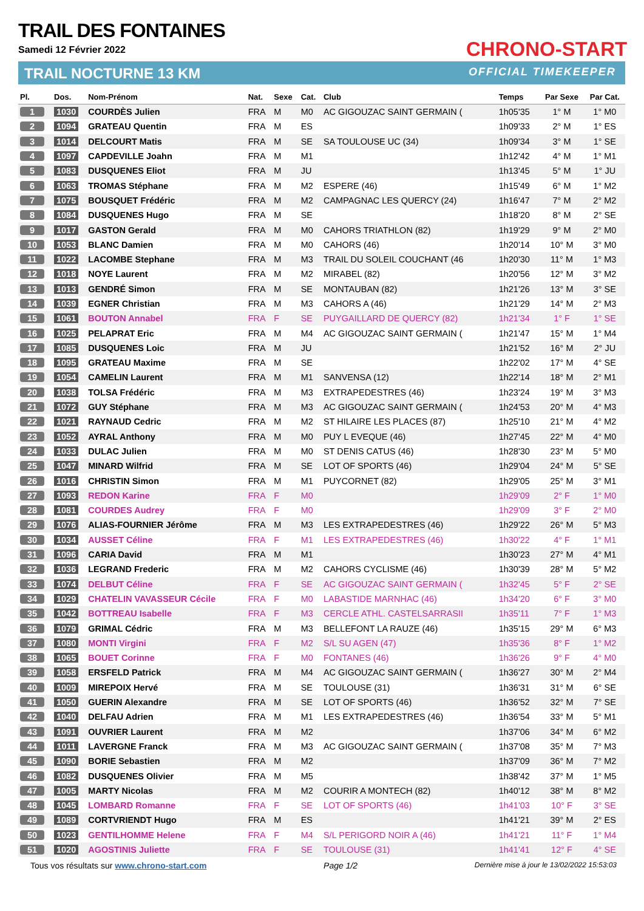TRAIL DES FONTAINES
Samedi 12 Février 2022
TRAIL NOCTURNE 13 KM
CHRONO-START
OFFICIAL TIMEKEEPER
| Pl. | Dos. | Nom-Prénom | Nat. | Sexe | Cat. | Club | Temps | Par Sexe | Par Cat. |
| --- | --- | --- | --- | --- | --- | --- | --- | --- | --- |
| 1 | 1030 | COURDÈS Julien | FRA | M | M0 | AC GIGOUZAC SAINT GERMAIN ( | 1h05'35 | 1° M | 1° M0 |
| 2 | 1094 | GRATEAU Quentin | FRA | M | ES | | 1h09'33 | 2° M | 1° ES |
| 3 | 1014 | DELCOURT Matis | FRA | M | SE | SA TOULOUSE UC (34) | 1h09'34 | 3° M | 1° SE |
| 4 | 1097 | CAPDEVILLE Joahn | FRA | M | M1 | | 1h12'42 | 4° M | 1° M1 |
| 5 | 1083 | DUSQUENES Eliot | FRA | M | JU | | 1h13'45 | 5° M | 1° JU |
| 6 | 1063 | TROMAS Stéphane | FRA | M | M2 | ESPERE (46) | 1h15'49 | 6° M | 1° M2 |
| 7 | 1075 | BOUSQUET Frédéric | FRA | M | M2 | CAMPAGNAC LES QUERCY (24) | 1h16'47 | 7° M | 2° M2 |
| 8 | 1084 | DUSQUENES Hugo | FRA | M | SE | | 1h18'20 | 8° M | 2° SE |
| 9 | 1017 | GASTON Gerald | FRA | M | M0 | CAHORS TRIATHLON (82) | 1h19'29 | 9° M | 2° M0 |
| 10 | 1053 | BLANC Damien | FRA | M | M0 | CAHORS (46) | 1h20'14 | 10° M | 3° M0 |
| 11 | 1022 | LACOMBE Stephane | FRA | M | M3 | TRAIL DU SOLEIL COUCHANT (46 | 1h20'30 | 11° M | 1° M3 |
| 12 | 1018 | NOYE Laurent | FRA | M | M2 | MIRABEL (82) | 1h20'56 | 12° M | 3° M2 |
| 13 | 1013 | GENDRÉ Simon | FRA | M | SE | MONTAUBAN (82) | 1h21'26 | 13° M | 3° SE |
| 14 | 1039 | EGNER Christian | FRA | M | M3 | CAHORS A (46) | 1h21'29 | 14° M | 2° M3 |
| 15 | 1061 | BOUTON Annabel | FRA | F | SE | PUYGAILLARD DE QUERCY (82) | 1h21'34 | 1° F | 1° SE |
| 16 | 1025 | PELAPRAT Eric | FRA | M | M4 | AC GIGOUZAC SAINT GERMAIN ( | 1h21'47 | 15° M | 1° M4 |
| 17 | 1085 | DUSQUENES Loic | FRA | M | JU | | 1h21'52 | 16° M | 2° JU |
| 18 | 1095 | GRATEAU Maxime | FRA | M | SE | | 1h22'02 | 17° M | 4° SE |
| 19 | 1054 | CAMELIN Laurent | FRA | M | M1 | SANVENSA (12) | 1h22'14 | 18° M | 2° M1 |
| 20 | 1038 | TOLSA Frédéric | FRA | M | M3 | EXTRAPEDESTRES (46) | 1h23'24 | 19° M | 3° M3 |
| 21 | 1072 | GUY Stéphane | FRA | M | M3 | AC GIGOUZAC SAINT GERMAIN ( | 1h24'53 | 20° M | 4° M3 |
| 22 | 1021 | RAYNAUD Cedric | FRA | M | M2 | ST HILAIRE LES PLACES (87) | 1h25'10 | 21° M | 4° M2 |
| 23 | 1052 | AYRAL Anthony | FRA | M | M0 | PUY L EVEQUE (46) | 1h27'45 | 22° M | 4° M0 |
| 24 | 1033 | DULAC Julien | FRA | M | M0 | ST DENIS CATUS (46) | 1h28'30 | 23° M | 5° M0 |
| 25 | 1047 | MINARD Wilfrid | FRA | M | SE | LOT OF SPORTS (46) | 1h29'04 | 24° M | 5° SE |
| 26 | 1016 | CHRISTIN Simon | FRA | M | M1 | PUYCORNET (82) | 1h29'05 | 25° M | 3° M1 |
| 27 | 1093 | REDON Karine | FRA | F | M0 | | 1h29'09 | 2° F | 1° M0 |
| 28 | 1081 | COURDES Audrey | FRA | F | M0 | | 1h29'09 | 3° F | 2° M0 |
| 29 | 1076 | ALIAS-FOURNIER Jérôme | FRA | M | M3 | LES EXTRAPEDESTRES (46) | 1h29'22 | 26° M | 5° M3 |
| 30 | 1034 | AUSSET Céline | FRA | F | M1 | LES EXTRAPEDESTRES (46) | 1h30'22 | 4° F | 1° M1 |
| 31 | 1096 | CARIA David | FRA | M | M1 | | 1h30'23 | 27° M | 4° M1 |
| 32 | 1036 | LEGRAND Frederic | FRA | M | M2 | CAHORS CYCLISME (46) | 1h30'39 | 28° M | 5° M2 |
| 33 | 1074 | DELBUT Céline | FRA | F | SE | AC GIGOUZAC SAINT GERMAIN ( | 1h32'45 | 5° F | 2° SE |
| 34 | 1029 | CHATELIN VAVASSEUR Cécile | FRA | F | M0 | LABASTIDE MARNHAC (46) | 1h34'20 | 6° F | 3° M0 |
| 35 | 1042 | BOTTREAU Isabelle | FRA | F | M3 | CERCLE ATHL. CASTELSARRASII | 1h35'11 | 7° F | 1° M3 |
| 36 | 1079 | GRIMAL Cédric | FRA | M | M3 | BELLEFONT LA RAUZE (46) | 1h35'15 | 29° M | 6° M3 |
| 37 | 1080 | MONTI Virgini | FRA | F | M2 | S/L SU AGEN (47) | 1h35'36 | 8° F | 1° M2 |
| 38 | 1065 | BOUET Corinne | FRA | F | M0 | FONTANES (46) | 1h36'26 | 9° F | 4° M0 |
| 39 | 1058 | ERSFELD Patrick | FRA | M | M4 | AC GIGOUZAC SAINT GERMAIN ( | 1h36'27 | 30° M | 2° M4 |
| 40 | 1009 | MIREPOIX Hervé | FRA | M | SE | TOULOUSE (31) | 1h36'31 | 31° M | 6° SE |
| 41 | 1050 | GUERIN Alexandre | FRA | M | SE | LOT OF SPORTS (46) | 1h36'52 | 32° M | 7° SE |
| 42 | 1040 | DELFAU Adrien | FRA | M | M1 | LES EXTRAPEDESTRES (46) | 1h36'54 | 33° M | 5° M1 |
| 43 | 1091 | OUVRIER Laurent | FRA | M | M2 | | 1h37'06 | 34° M | 6° M2 |
| 44 | 1011 | LAVERGNE Franck | FRA | M | M3 | AC GIGOUZAC SAINT GERMAIN ( | 1h37'08 | 35° M | 7° M3 |
| 45 | 1090 | BORIE Sebastien | FRA | M | M2 | | 1h37'09 | 36° M | 7° M2 |
| 46 | 1082 | DUSQUENES Olivier | FRA | M | M5 | | 1h38'42 | 37° M | 1° M5 |
| 47 | 1005 | MARTY Nicolas | FRA | M | M2 | COURIR A MONTECH (82) | 1h40'12 | 38° M | 8° M2 |
| 48 | 1045 | LOMBARD Romanne | FRA | F | SE | LOT OF SPORTS (46) | 1h41'03 | 10° F | 3° SE |
| 49 | 1089 | CORTVRIENDT Hugo | FRA | M | ES | | 1h41'21 | 39° M | 2° ES |
| 50 | 1023 | GENTILHOMME Helene | FRA | F | M4 | S/L PERIGORD NOIR A (46) | 1h41'21 | 11° F | 1° M4 |
| 51 | 1020 | AGOSTINIS Juliette | FRA | F | SE | TOULOUSE (31) | 1h41'41 | 12° F | 4° SE |
Tous vos résultats sur www.chrono-start.com Page 1/2 Dernière mise à jour le 13/02/2022 15:53:03